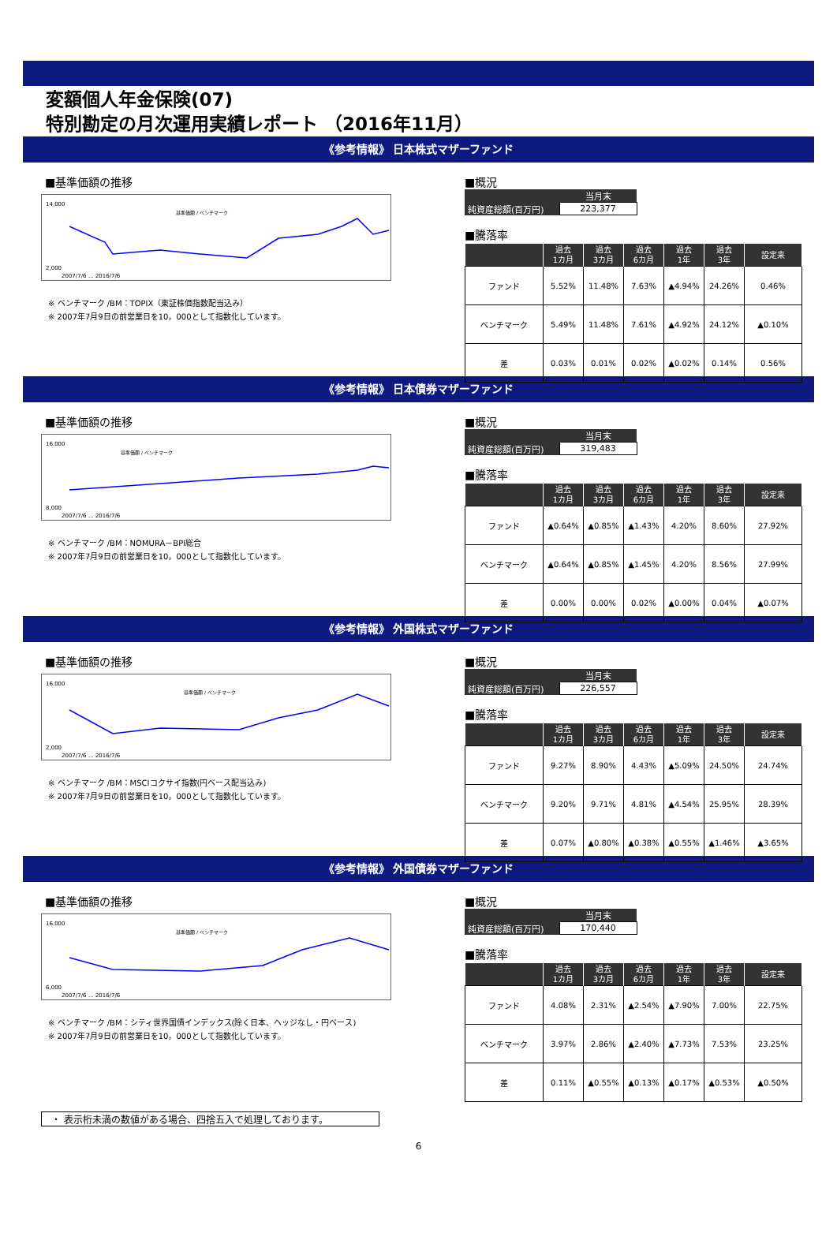変額個人年金保険(07)
特別勘定の月次運用実績レポート （2016年11月）
《参考情報》 日本株式マザーファンド
■基準価額の推移
14,000
2,000
2007/7/6 … 2016/7/6
基準価額 / ベンチマーク
※ ベンチマーク /BM：TOPIX（東証株価指数配当込み）
※ 2007年7月9日の前営業日を10，000として指数化しています。
■概況
| | 当月末 |
| 純資産総額(百万円) | 223,377 |
■騰落率
| | 過去 1カ月 | 過去 3カ月 | 過去 6カ月 | 過去 1年 | 過去 3年 | 設定来 |
| --- | --- | --- | --- | --- | --- | --- |
| ファンド | 5.52% | 11.48% | 7.63% | ▲4.94% | 24.26% | 0.46% |
| ベンチマーク | 5.49% | 11.48% | 7.61% | ▲4.92% | 24.12% | ▲0.10% |
| 差 | 0.03% | 0.01% | 0.02% | ▲0.02% | 0.14% | 0.56% |
《参考情報》 日本債券マザーファンド
■基準価額の推移
16,000
8,000
2007/7/6 … 2016/7/6
基準価額 / ベンチマーク
※ ベンチマーク /BM：NOMURA－BPI総合
※ 2007年7月9日の前営業日を10，000として指数化しています。
■概況
| | 当月末 |
| 純資産総額(百万円) | 319,483 |
■騰落率
| | 過去 1カ月 | 過去 3カ月 | 過去 6カ月 | 過去 1年 | 過去 3年 | 設定来 |
| --- | --- | --- | --- | --- | --- | --- |
| ファンド | ▲0.64% | ▲0.85% | ▲1.43% | 4.20% | 8.60% | 27.92% |
| ベンチマーク | ▲0.64% | ▲0.85% | ▲1.45% | 4.20% | 8.56% | 27.99% |
| 差 | 0.00% | 0.00% | 0.02% | ▲0.00% | 0.04% | ▲0.07% |
《参考情報》 外国株式マザーファンド
■基準価額の推移
16,000
2,000
2007/7/6 … 2016/7/6
基準価額 / ベンチマーク
※ ベンチマーク /BM：MSCIコクサイ指数(円ベース配当込み)
※ 2007年7月9日の前営業日を10，000として指数化しています。
■概況
| | 当月末 |
| 純資産総額(百万円) | 226,557 |
■騰落率
| | 過去 1カ月 | 過去 3カ月 | 過去 6カ月 | 過去 1年 | 過去 3年 | 設定来 |
| --- | --- | --- | --- | --- | --- | --- |
| ファンド | 9.27% | 8.90% | 4.43% | ▲5.09% | 24.50% | 24.74% |
| ベンチマーク | 9.20% | 9.71% | 4.81% | ▲4.54% | 25.95% | 28.39% |
| 差 | 0.07% | ▲0.80% | ▲0.38% | ▲0.55% | ▲1.46% | ▲3.65% |
《参考情報》 外国債券マザーファンド
■基準価額の推移
16,000
6,000
2007/7/6 … 2016/7/6
基準価額 / ベンチマーク
※ ベンチマーク /BM：シティ世界国債インデックス(除く日本、ヘッジなし・円ベース)
※ 2007年7月9日の前営業日を10，000として指数化しています。
■概況
| | 当月末 |
| 純資産総額(百万円) | 170,440 |
■騰落率
| | 過去 1カ月 | 過去 3カ月 | 過去 6カ月 | 過去 1年 | 過去 3年 | 設定来 |
| --- | --- | --- | --- | --- | --- | --- |
| ファンド | 4.08% | 2.31% | ▲2.54% | ▲7.90% | 7.00% | 22.75% |
| ベンチマーク | 3.97% | 2.86% | ▲2.40% | ▲7.73% | 7.53% | 23.25% |
| 差 | 0.11% | ▲0.55% | ▲0.13% | ▲0.17% | ▲0.53% | ▲0.50% |
・ 表示桁未満の数値がある場合、四捨五入で処理しております。
6